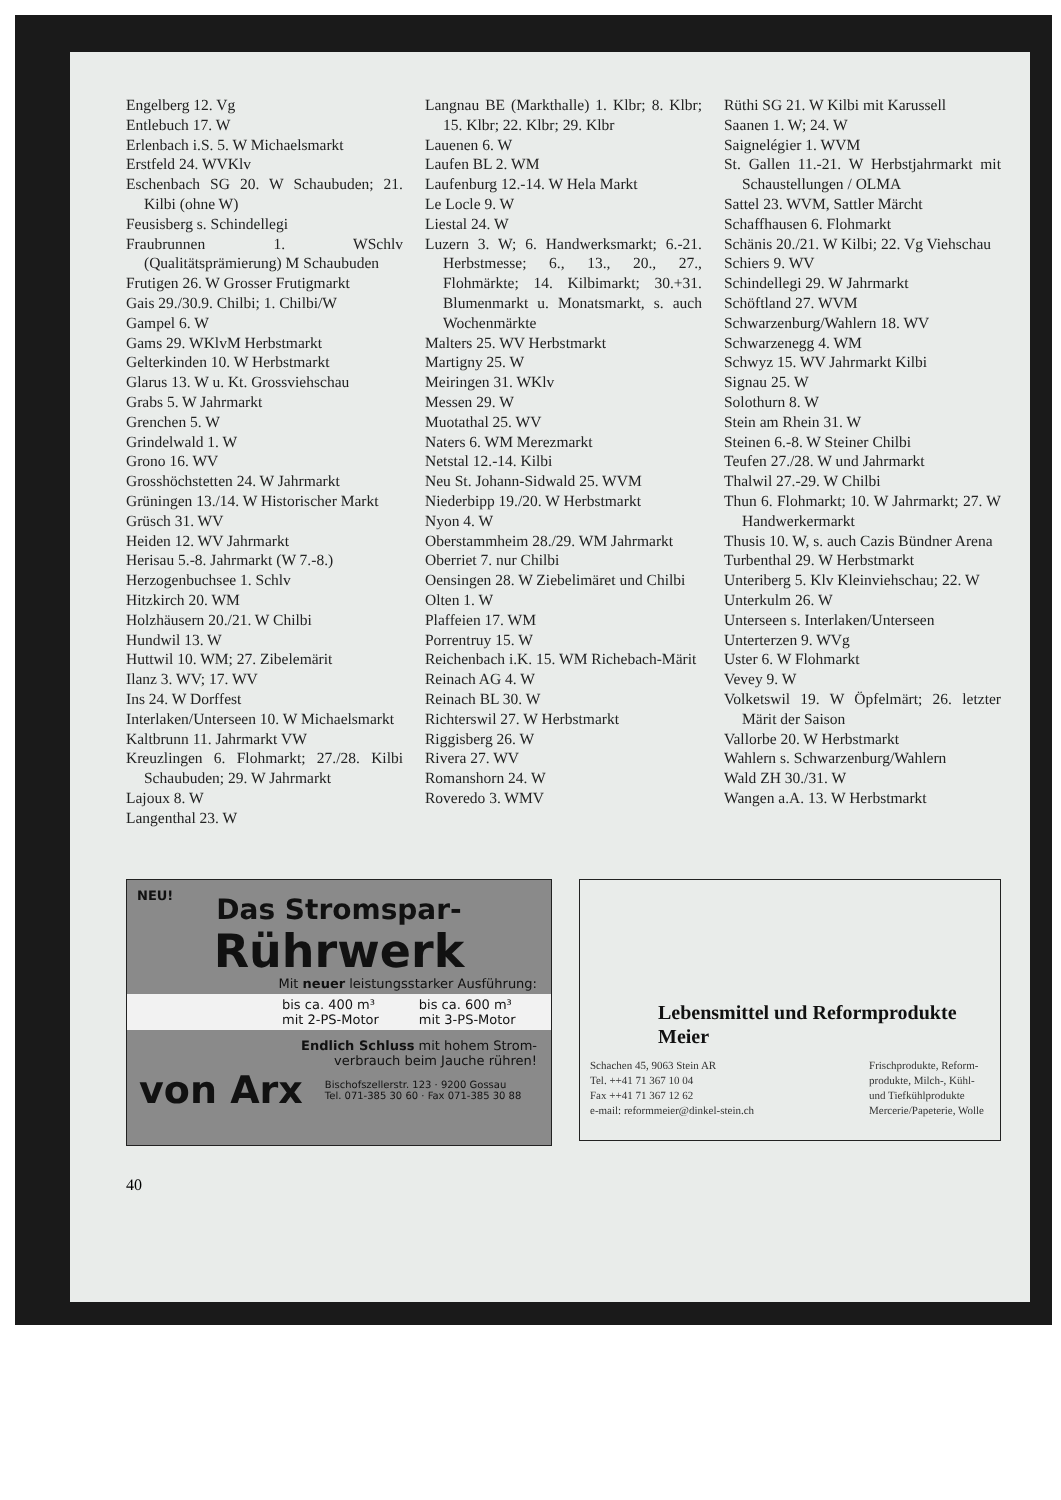Engelberg 12. Vg
Entlebuch 17. W
Erlenbach i.S. 5. W Michaelsmarkt
Erstfeld 24. WVKlv
Eschenbach SG 20. W Schaubuden; 21. Kilbi (ohne W)
Feusisberg s. Schindellegi
Fraubrunnen 1. WSchlv (Qualitätsprämierung) M Schaubuden
Frutigen 26. W Grosser Frutigmarkt
Gais 29./30.9. Chilbi; 1. Chilbi/W
Gampel 6. W
Gams 29. WKlvM Herbstmarkt
Gelterkinden 10. W Herbstmarkt
Glarus 13. W u. Kt. Grossviehschau
Grabs 5. W Jahrmarkt
Grenchen 5. W
Grindelwald 1. W
Grono 16. WV
Grosshöchstetten 24. W Jahrmarkt
Grüningen 13./14. W Historischer Markt
Grüsch 31. WV
Heiden 12. WV Jahrmarkt
Herisau 5.-8. Jahrmarkt (W 7.-8.)
Herzogenbuchsee 1. Schlv
Hitzkirch 20. WM
Holzhäusern 20./21. W Chilbi
Hundwil 13. W
Huttwil 10. WM; 27. Zibelemärit
Ilanz 3. WV; 17. WV
Ins 24. W Dorffest
Interlaken/Unterseen 10. W Michaelsmarkt
Kaltbrunn 11. Jahrmarkt VW
Kreuzlingen 6. Flohmarkt; 27./28. Kilbi Schaubuden; 29. W Jahrmarkt
Lajoux 8. W
Langenthal 23. W
Langnau BE (Markthalle) 1. Klbr; 8. Klbr; 15. Klbr; 22. Klbr; 29. Klbr
Lauenen 6. W
Laufen BL 2. WM
Laufenburg 12.-14. W Hela Markt
Le Locle 9. W
Liestal 24. W
Luzern 3. W; 6. Handwerksmarkt; 6.-21. Herbstmesse; 6., 13., 20., 27., Flohmärkte; 14. Kilbimarkt; 30.+31. Blumenmarkt u. Monatsmarkt, s. auch Wochenmärkte
Malters 25. WV Herbstmarkt
Martigny 25. W
Meiringen 31. WKlv
Messen 29. W
Muotathal 25. WV
Naters 6. WM Merezmarkt
Netstal 12.-14. Kilbi
Neu St. Johann-Sidwald 25. WVM
Niederbipp 19./20. W Herbstmarkt
Nyon 4. W
Oberstammheim 28./29. WM Jahrmarkt
Oberriet 7. nur Chilbi
Oensingen 28. W Ziebelimäret und Chilbi
Olten 1. W
Plaffeien 17. WM
Porrentruy 15. W
Reichenbach i.K. 15. WM Richebach-Märit
Reinach AG 4. W
Reinach BL 30. W
Richterswil 27. W Herbstmarkt
Riggisberg 26. W
Rivera 27. WV
Romanshorn 24. W
Roveredo 3. WMV
Rüthi SG 21. W Kilbi mit Karussell
Saanen 1. W; 24. W
Saignelégier 1. WVM
St. Gallen 11.-21. W Herbstjahrmarkt mit Schaustellungen / OLMA
Sattel 23. WVM, Sattler Märcht
Schaffhausen 6. Flohmarkt
Schänis 20./21. W Kilbi; 22. Vg Viehschau
Schiers 9. WV
Schindellegi 29. W Jahrmarkt
Schöftland 27. WVM
Schwarzenburg/Wahlern 18. WV
Schwarzenegg 4. WM
Schwyz 15. WV Jahrmarkt Kilbi
Signau 25. W
Solothurn 8. W
Stein am Rhein 31. W
Steinen 6.-8. W Steiner Chilbi
Teufen 27./28. W und Jahrmarkt
Thalwil 27.-29. W Chilbi
Thun 6. Flohmarkt; 10. W Jahrmarkt; 27. W Handwerkermarkt
Thusis 10. W, s. auch Cazis Bündner Arena
Turbenthal 29. W Herbstmarkt
Unteriberg 5. Klv Kleinviehschau; 22. W
Unterkulm 26. W
Unterseen s. Interlaken/Unterseen
Unterterzen 9. WVg
Uster 6. W Flohmarkt
Vevey 9. W
Volketswil 19. W Öpfelmärt; 26. letzter Märit der Saison
Vallorbe 20. W Herbstmarkt
Wahlern s. Schwarzenburg/Wahlern
Wald ZH 30./31. W
Wangen a.A. 13. W Herbstmarkt
NEU!
Das Stromspar-
Rührwerk
Mit neuer leistungsstarker Ausführung:
bis ca. 400 m³
mit 2-PS-Motor bis ca. 600 m³
mit 3-PS-Motor
Endlich Schluss mit hohem Strom-
verbrauch beim Jauche rühren!
von Arx Bischofszellerstr. 123 · 9200 Gossau
Tel. 071-385 30 60 · Fax 071-385 30 88
Lebensmittel und Reformprodukte
Meier
Schachen 45, 9063 Stein AR
Tel. ++41 71 367 10 04
Fax ++41 71 367 12 62
e-mail: reformmeier@dinkel-stein.ch Frischprodukte, Reform-
produkte, Milch-, Kühl-
und Tiefkühlprodukte
Mercerie/Papeterie, Wolle
40